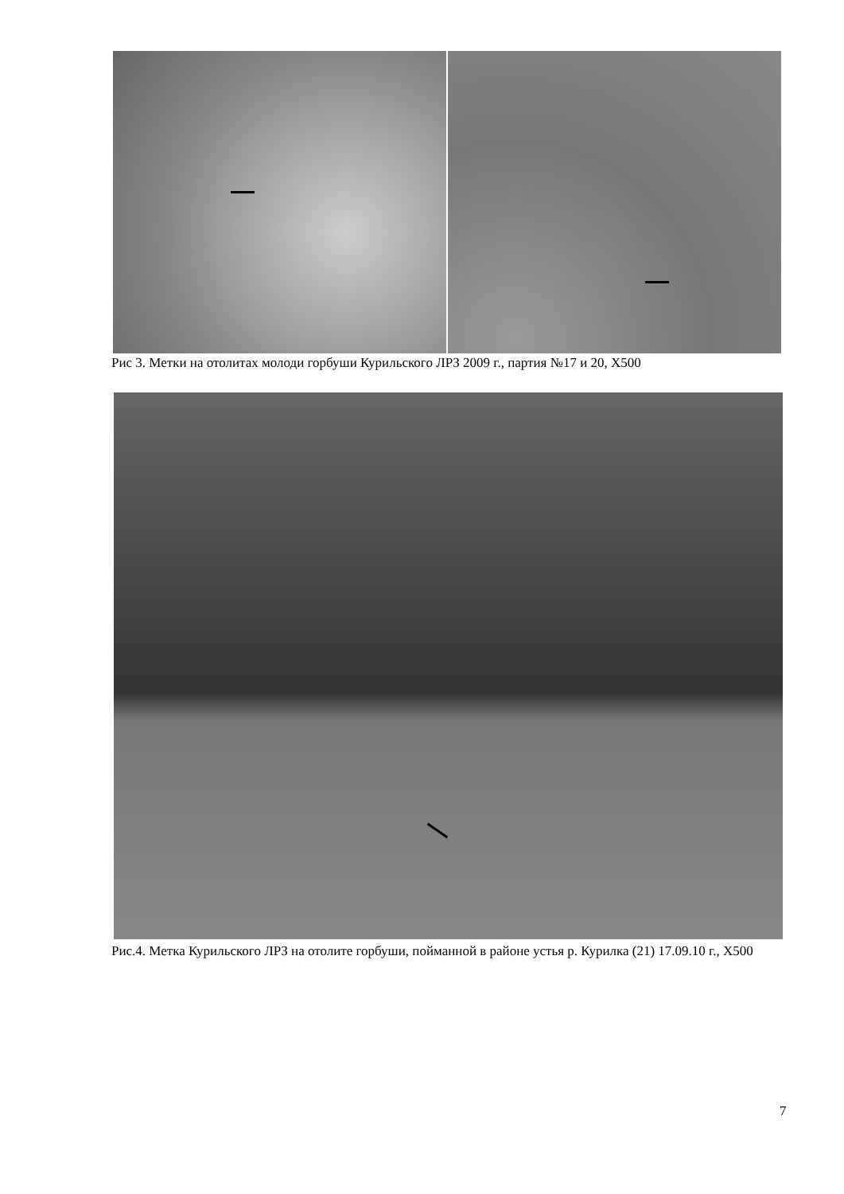Рис 3. Метки на отолитах молоди горбуши Курильского ЛРЗ 2009 г., партия №17 и 20, Х500
Рис.4. Метка Курильского ЛРЗ на отолите горбуши, пойманной в районе устья р. Курилка (21) 17.09.10 г., Х500
7